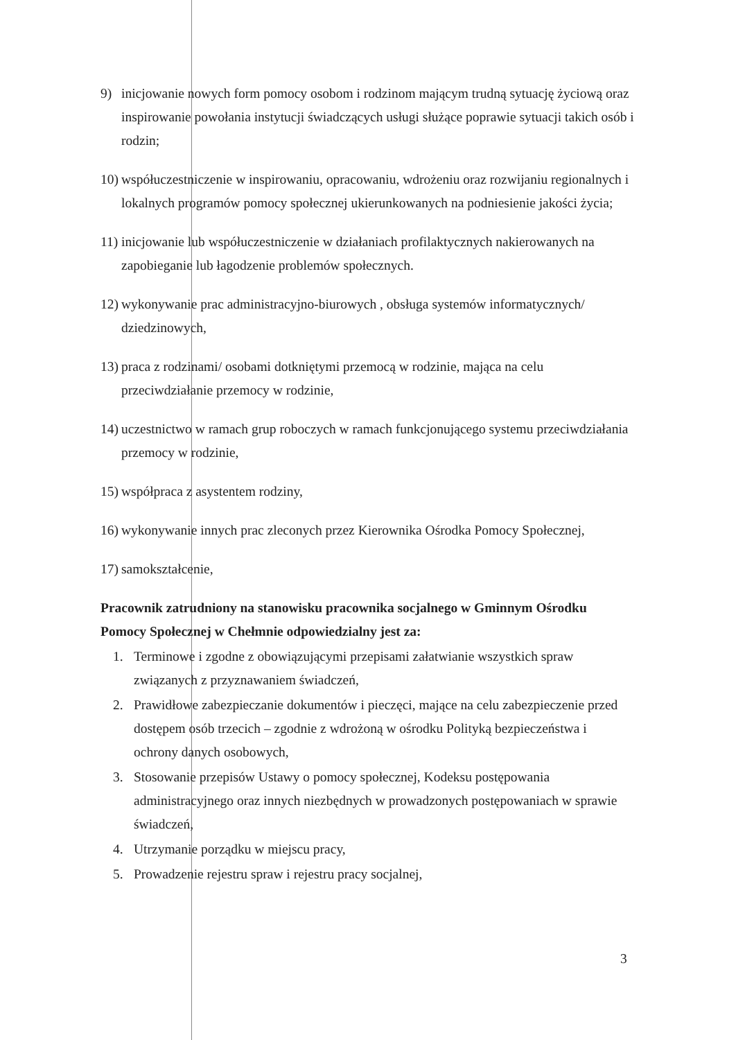9) inicjowanie nowych form pomocy osobom i rodzinom mającym trudną sytuację życiową oraz inspirowanie powołania instytucji świadczących usługi służące poprawie sytuacji takich osób i rodzin;
10) współuczestniczenie w inspirowaniu, opracowaniu, wdrożeniu oraz rozwijaniu regionalnych i lokalnych programów pomocy społecznej ukierunkowanych na podniesienie jakości życia;
11) inicjowanie lub współuczestniczenie w działaniach profilaktycznych nakierowanych na zapobieganie lub łagodzenie problemów społecznych.
12) wykonywanie prac administracyjno-biurowych , obsługa systemów informatycznych/ dziedzinowych,
13) praca z rodzinami/ osobami dotkniętymi przemocą w rodzinie, mająca na celu przeciwdziałanie przemocy w rodzinie,
14) uczestnictwo w ramach grup roboczych w ramach funkcjonującego systemu przeciwdziałania przemocy w rodzinie,
15) współpraca z asystentem rodziny,
16) wykonywanie innych prac zleconych przez Kierownika Ośrodka Pomocy Społecznej,
17) samokształcenie,
Pracownik zatrudniony na stanowisku pracownika socjalnego w Gminnym Ośrodku Pomocy Społecznej w Chełmnie odpowiedzialny jest za:
1. Terminowe i zgodne z obowiązującymi przepisami załatwianie wszystkich spraw związanych z przyznawaniem świadczeń,
2. Prawidłowe zabezpieczanie dokumentów i pieczęci, mające na celu zabezpieczenie przed dostępem osób trzecich – zgodnie z wdrożoną w ośrodku Polityką bezpieczeństwa i ochrony danych osobowych,
3. Stosowanie przepisów Ustawy o pomocy społecznej, Kodeksu postępowania administracyjnego oraz innych niezbędnych w prowadzonych postępowaniach w sprawie świadczeń,
4. Utrzymanie porządku w miejscu pracy,
5. Prowadzenie rejestru spraw i rejestru pracy socjalnej,
3